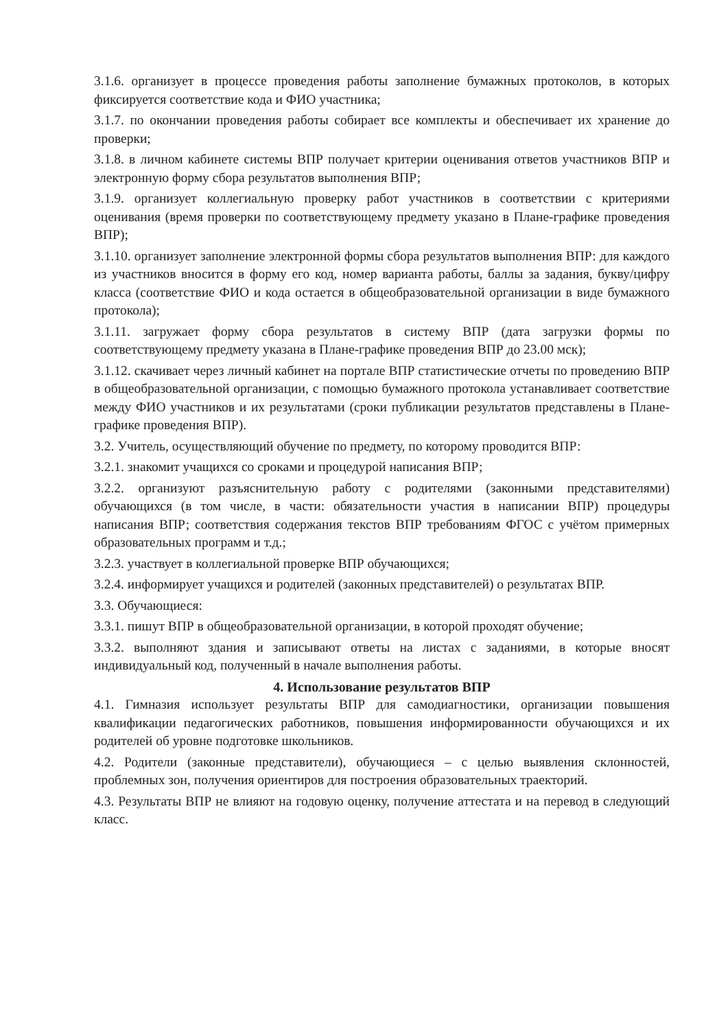3.1.6. организует в процессе проведения работы заполнение бумажных протоколов, в которых фиксируется соответствие кода и ФИО участника;
3.1.7. по окончании проведения работы собирает все комплекты и обеспечивает их хранение до проверки;
3.1.8. в личном кабинете системы ВПР получает критерии оценивания ответов участников ВПР и электронную форму сбора результатов выполнения ВПР;
3.1.9. организует коллегиальную проверку работ участников в соответствии с критериями оценивания (время проверки по соответствующему предмету указано в Плане-графике проведения ВПР);
3.1.10. организует заполнение электронной формы сбора результатов выполнения ВПР: для каждого из участников вносится в форму его код, номер варианта работы, баллы за задания, букву/цифру класса (соответствие ФИО и кода остается в общеобразовательной организации в виде бумажного протокола);
3.1.11. загружает форму сбора результатов в систему ВПР (дата загрузки формы по соответствующему предмету указана в Плане-графике проведения ВПР до 23.00 мск);
3.1.12. скачивает через личный кабинет на портале ВПР статистические отчеты по проведению ВПР в общеобразовательной организации, с помощью бумажного протокола устанавливает соответствие между ФИО участников и их результатами (сроки публикации результатов представлены в Плане-графике проведения ВПР).
3.2. Учитель, осуществляющий обучение по предмету, по которому проводится ВПР:
3.2.1. знакомит учащихся со сроками и процедурой написания ВПР;
3.2.2. организуют разъяснительную работу с родителями (законными представителями) обучающихся (в том числе, в части: обязательности участия в написании ВПР) процедуры написания ВПР; соответствия содержания текстов ВПР требованиям ФГОС с учётом примерных образовательных программ и т.д.;
3.2.3. участвует в коллегиальной проверке ВПР обучающихся;
3.2.4. информирует учащихся и родителей (законных представителей) о результатах ВПР.
3.3. Обучающиеся:
3.3.1. пишут ВПР в общеобразовательной организации, в которой проходят обучение;
3.3.2. выполняют здания и записывают ответы на листах с заданиями, в которые вносят индивидуальный код, полученный в начале выполнения работы.
4. Использование результатов ВПР
4.1. Гимназия использует результаты ВПР для самодиагностики, организации повышения квалификации педагогических работников, повышения информированности обучающихся и их родителей об уровне подготовке школьников.
4.2. Родители (законные представители), обучающиеся – с целью выявления склонностей, проблемных зон, получения ориентиров для построения образовательных траекторий.
4.3. Результаты ВПР не влияют на годовую оценку, получение аттестата и на перевод в следующий класс.